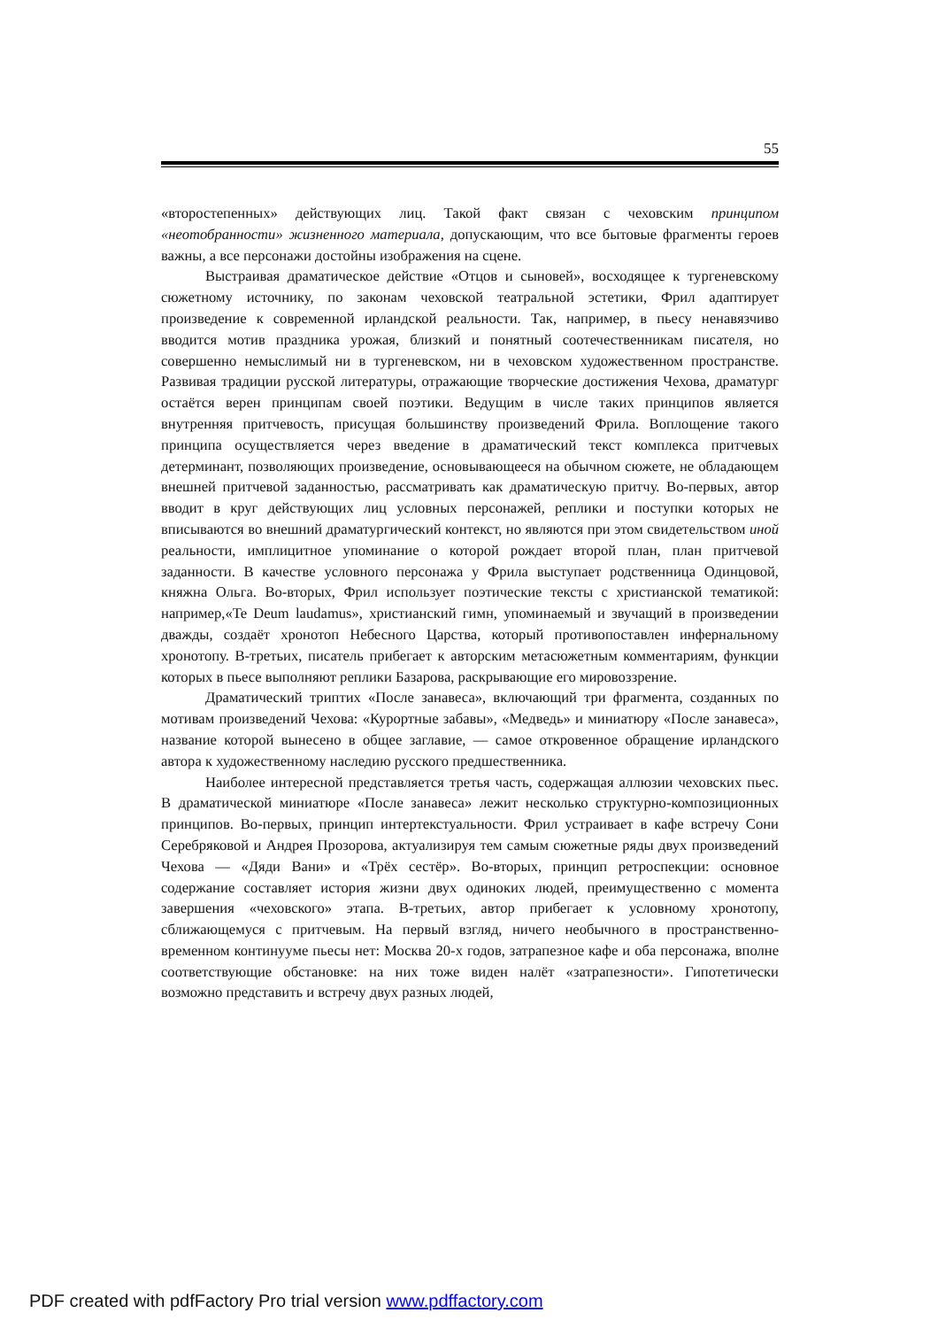55
«второстепенных» действующих лиц. Такой факт связан с чеховским принципом «неотобранности» жизненного материала, допускающим, что все бытовые фрагменты героев важны, а все персонажи достойны изображения на сцене.
Выстраивая драматическое действие «Отцов и сыновей», восходящее к тургеневскому сюжетному источнику, по законам чеховской театральной эстетики, Фрил адаптирует произведение к современной ирландской реальности. Так, например, в пьесу ненавязчиво вводится мотив праздника урожая, близкий и понятный соотечественникам писателя, но совершенно немыслимый ни в тургеневском, ни в чеховском художественном пространстве. Развивая традиции русской литературы, отражающие творческие достижения Чехова, драматург остаётся верен принципам своей поэтики. Ведущим в числе таких принципов является внутренняя притчевость, присущая большинству произведений Фрила. Воплощение такого принципа осуществляется через введение в драматический текст комплекса притчевых детерминант, позволяющих произведение, основывающееся на обычном сюжете, не обладающем внешней притчевой заданностью, рассматривать как драматическую притчу. Во-первых, автор вводит в круг действующих лиц условных персонажей, реплики и поступки которых не вписываются во внешний драматургический контекст, но являются при этом свидетельством иной реальности, имплицитное упоминание о которой рождает второй план, план притчевой заданности. В качестве условного персонажа у Фрила выступает родственница Одинцовой, княжна Ольга. Во-вторых, Фрил использует поэтические тексты с христианской тематикой: например,«Te Deum laudamus», христианский гимн, упоминаемый и звучащий в произведении дважды, создаёт хронотоп Небесного Царства, который противопоставлен инфернальному хронотопу. В-третьих, писатель прибегает к авторским метасюжетным комментариям, функции которых в пьесе выполняют реплики Базарова, раскрывающие его мировоззрение.
Драматический триптих «После занавеса», включающий три фрагмента, созданных по мотивам произведений Чехова: «Курортные забавы», «Медведь» и миниатюру «После занавеса», название которой вынесено в общее заглавие, — самое откровенное обращение ирландского автора к художественному наследию русского предшественника.
Наиболее интересной представляется третья часть, содержащая аллюзии чеховских пьес. В драматической миниатюре «После занавеса» лежит несколько структурно-композиционных принципов. Во-первых, принцип интертекстуальности. Фрил устраивает в кафе встречу Сони Серебряковой и Андрея Прозорова, актуализируя тем самым сюжетные ряды двух произведений Чехова — «Дяди Вани» и «Трёх сестёр». Во-вторых, принцип ретроспекции: основное содержание составляет история жизни двух одиноких людей, преимущественно с момента завершения «чеховского» этапа. В-третьих, автор прибегает к условному хронотопу, сближающемуся с притчевым. На первый взгляд, ничего необычного в пространственно-временном континууме пьесы нет: Москва 20-х годов, затрапезное кафе и оба персонажа, вполне соответствующие обстановке: на них тоже виден налёт «затрапезности». Гипотетически возможно представить и встречу двух разных людей,
PDF created with pdfFactory Pro trial version www.pdffactory.com